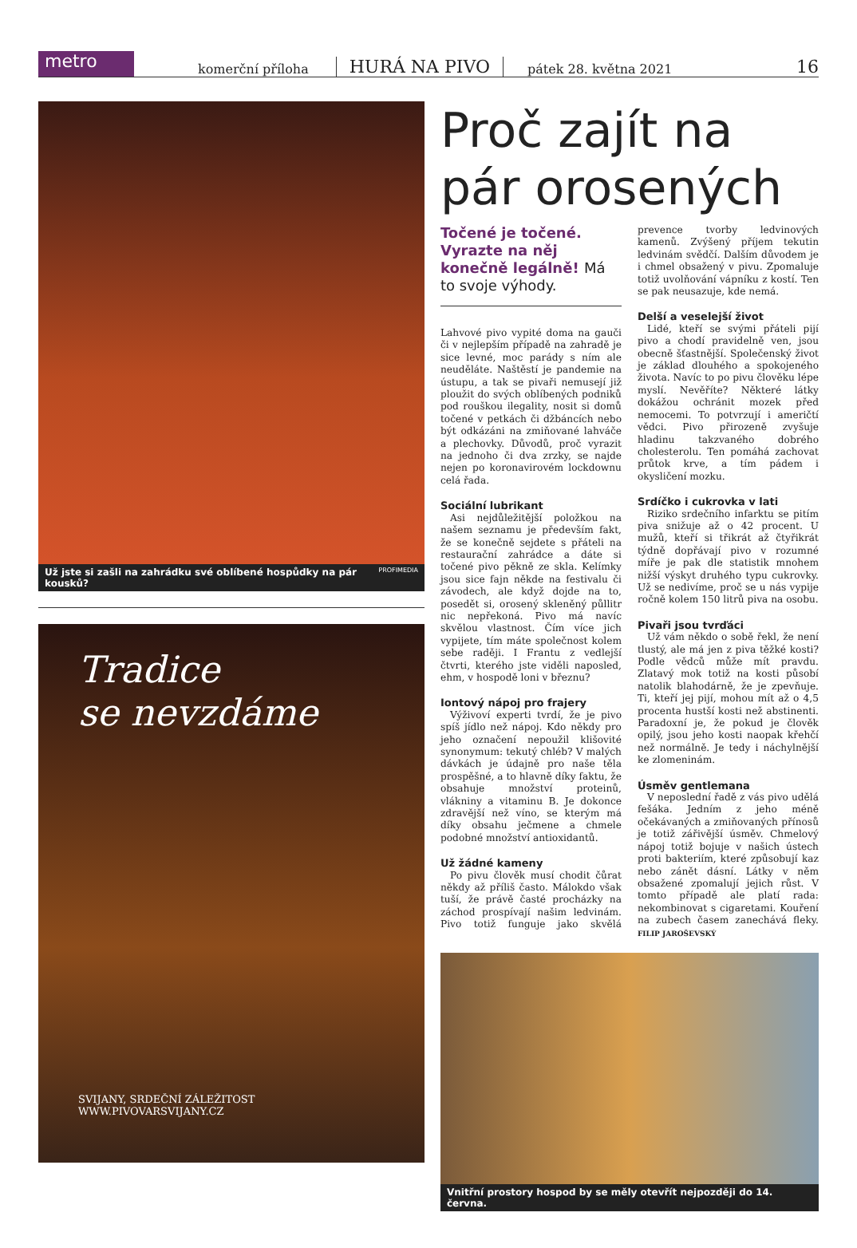metro
komerční příloha HURÁ NA PIVO pátek 28. května 2021 16
Už jste si zašli na zahrádku své oblíbené hospůdky na pár kousků? PROFIMEDIA
Tradice
se nevzdáme
SVIJANY, SRDEČNÍ ZÁLEŽITOST
WWW.PIVOVARSVIJANY.CZ
Proč zajít na pár orosených
Točené je točené. Vyrazte na něj konečně legálně! Má to svoje výhody.
Lahvové pivo vypité doma na gauči či v nejlepším případě na zahradě je sice levné, moc parády s ním ale neuděláte. Naštěstí je pandemie na ústupu, a tak se pivaři nemusejí již ploužit do svých oblíbených podniků pod rouškou ilegality, nosit si domů točené v petkách či džbáncích nebo být odkázáni na zmiňované lahváče a plechovky. Důvodů, proč vyrazit na jednoho či dva zrzky, se najde nejen po koronavirovém lockdownu celá řada.
Sociální lubrikant
Asi nejdůležitější položkou na našem seznamu je především fakt, že se konečně sejdete s přáteli na restaurační zahrádce a dáte si točené pivo pěkně ze skla. Kelímky jsou sice fajn někde na festivalu či závodech, ale když dojde na to, posedět si, orosený skleněný půllitr nic nepřekoná. Pivo má navíc skvělou vlastnost. Čím více jich vypijete, tím máte společnost kolem sebe raději. I Frantu z vedlejší čtvrti, kterého jste viděli naposled, ehm, v hospodě loni v březnu?
Iontový nápoj pro frajery
Výživoví experti tvrdí, že je pivo spíš jídlo než nápoj. Kdo někdy pro jeho označení nepoužil klišovité synonymum: tekutý chléb? V malých dávkách je údajně pro naše těla prospěšné, a to hlavně díky faktu, že obsahuje množství proteinů, vlákniny a vitaminu B. Je dokonce zdravější než víno, se kterým má díky obsahu ječmene a chmele podobné množství antioxidantů.
Už žádné kameny
Po pivu člověk musí chodit čůrat někdy až příliš často. Málokdo však tuší, že právě časté procházky na záchod prospívají našim ledvinám. Pivo totiž funguje jako skvělá prevence tvorby ledvinových kamenů. Zvýšený příjem tekutin ledvinám svědčí. Dalším důvodem je i chmel obsažený v pivu. Zpomaluje totiž uvolňování vápníku z kostí. Ten se pak neusazuje, kde nemá.
Delší a veselejší život
Lidé, kteří se svými přáteli pijí pivo a chodí pravidelně ven, jsou obecně šťastnější. Společenský život je základ dlouhého a spokojeného života. Navíc to po pivu člověku lépe myslí. Nevěříte? Některé látky dokážou ochránit mozek před nemocemi. To potvrzují i američtí vědci. Pivo přirozeně zvyšuje hladinu takzvaného dobrého cholesterolu. Ten pomáhá zachovat průtok krve, a tím pádem i okysličení mozku.
Srdíčko i cukrovka v lati
Riziko srdečního infarktu se pitím piva snižuje až o 42 procent. U mužů, kteří si třikrát až čtyřikrát týdně dopřávají pivo v rozumné míře je pak dle statistik mnohem nižší výskyt druhého typu cukrovky. Už se nedivíme, proč se u nás vypije ročně kolem 150 litrů piva na osobu.
Pivaři jsou tvrďáci
Už vám někdo o sobě řekl, že není tlustý, ale má jen z piva těžké kosti? Podle vědců může mít pravdu. Zlatavý mok totiž na kosti působí natolik blahodárně, že je zpevňuje. Ti, kteří jej pijí, mohou mít až o 4,5 procenta hustší kosti než abstinenti. Paradoxní je, že pokud je člověk opilý, jsou jeho kosti naopak křehčí než normálně. Je tedy i náchylnější ke zlomeninám.
Úsměv gentlemana
V neposlední řadě z vás pivo udělá fešáka. Jedním z jeho méně očekávaných a zmiňovaných přínosů je totiž zářivější úsměv. Chmelový nápoj totiž bojuje v našich ústech proti bakteriím, které způsobují kaz nebo zánět dásní. Látky v něm obsažené zpomalují jejich růst. V tomto případě ale platí rada: nekombinovat s cigaretami. Kouření na zubech časem zanechává fleky. FILIP JAROŠEVSKÝ
Vnitřní prostory hospod by se měly otevřít nejpozději do 14. června.